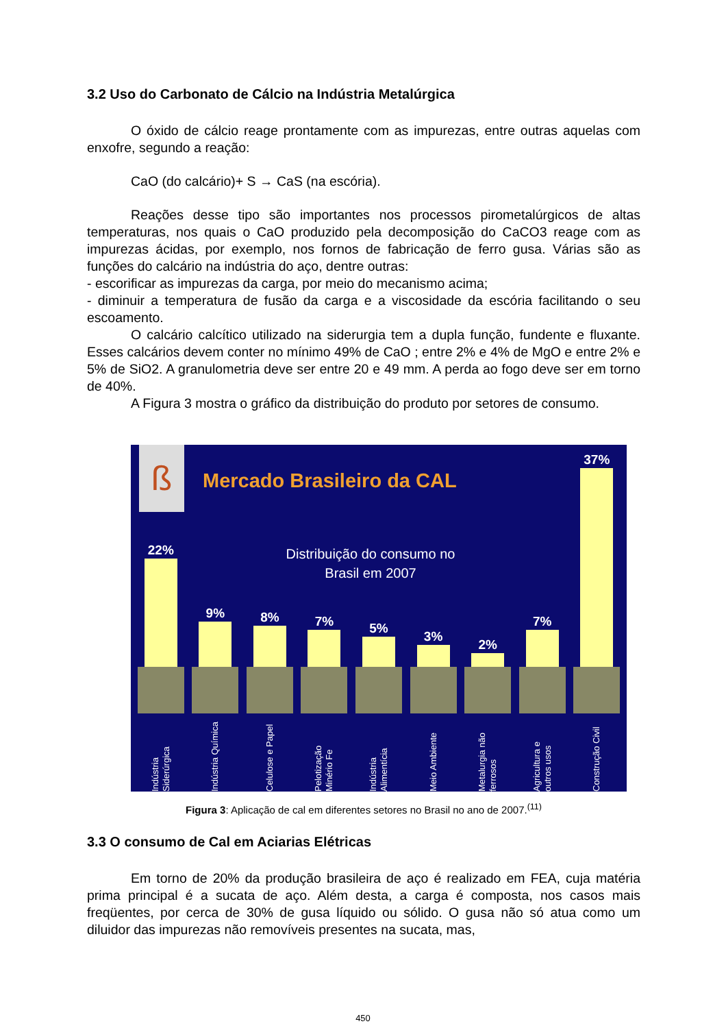3.2 Uso do Carbonato de Cálcio na Indústria Metalúrgica
O óxido de cálcio reage prontamente com as impurezas, entre outras aquelas com enxofre, segundo a reação:
CaO (do calcário)+ S → CaS (na escória).
Reações desse tipo são importantes nos processos pirometalúrgicos de altas temperaturas, nos quais o CaO produzido pela decomposição do CaCO3 reage com as impurezas ácidas, por exemplo, nos fornos de fabricação de ferro gusa. Várias são as funções do calcário na indústria do aço, dentre outras:
- escorificar as impurezas da carga, por meio do mecanismo acima;
- diminuir a temperatura de fusão da carga e a viscosidade da escória facilitando o seu escoamento.
O calcário calcítico utilizado na siderurgia tem a dupla função, fundente e fluxante. Esses calcários devem conter no mínimo 49% de CaO ; entre 2% e 4% de MgO e entre 2% e 5% de SiO2. A granulometria deve ser entre 20 e 49 mm. A perda ao fogo deve ser em torno de 40%.
A Figura 3 mostra o gráfico da distribuição do produto por setores de consumo.
ß Mercado Brasileiro da CAL
Distribuição do consumo no Brasil em 2007
22%
Indústria Siderúrgica
9%
Indústria Química
8%
Celulose e Papel
7%
Pelotização Minério Fe
5%
Indústria Alimentícia
3%
Meio Ambiente
2%
Metalurgia não ferrosos
7%
Agricultura e outros usos
37%
Construção Civil
Figura 3: Aplicação de cal em diferentes setores no Brasil no ano de 2007.<sup>(11)</sup>
3.3 O consumo de Cal em Aciarias Elétricas
Em torno de 20% da produção brasileira de aço é realizado em FEA, cuja matéria prima principal é a sucata de aço. Além desta, a carga é composta, nos casos mais freqüentes, por cerca de 30% de gusa líquido ou sólido. O gusa não só atua como um diluidor das impurezas não removíveis presentes na sucata, mas,
450